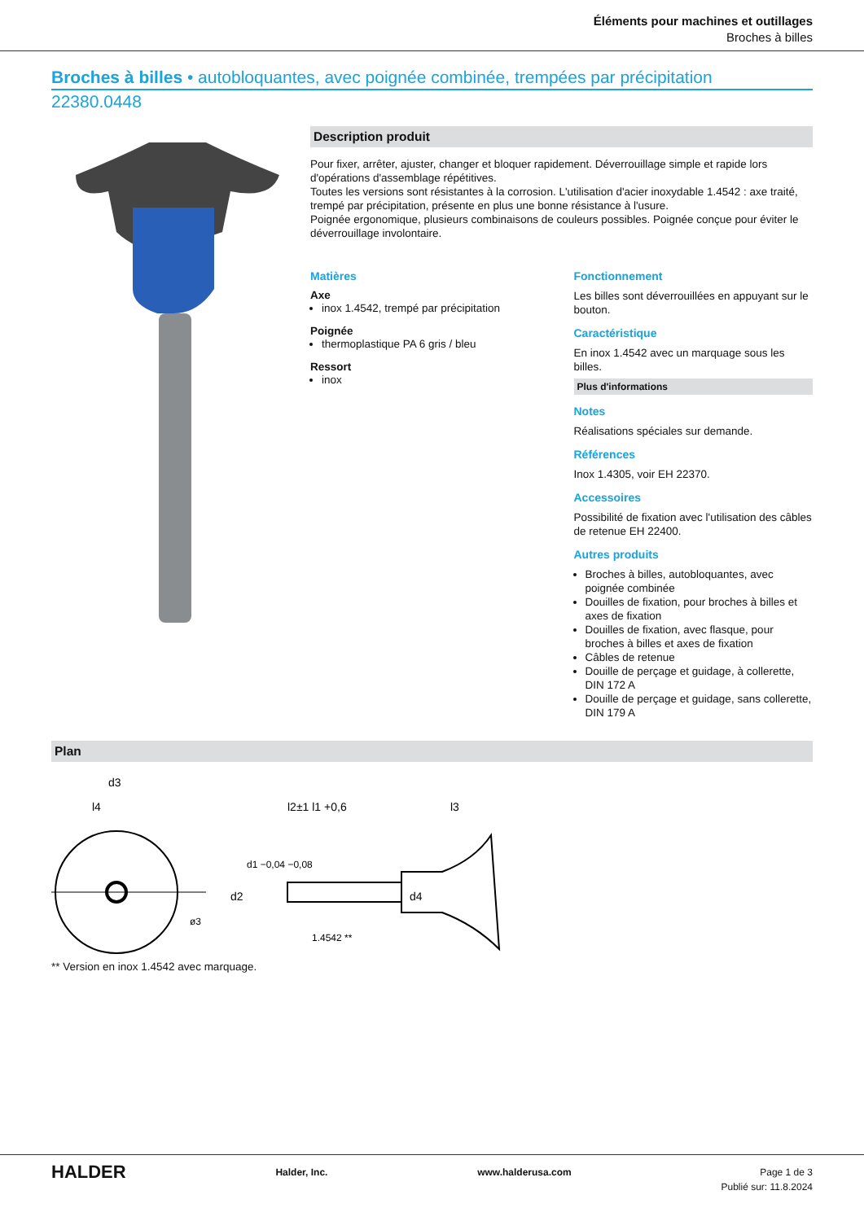Éléments pour machines et outillages
Broches à billes
Broches à billes • autobloquantes, avec poignée combinée, trempées par précipitation
22380.0448
Description produit
Pour fixer, arrêter, ajuster, changer et bloquer rapidement. Déverrouillage simple et rapide lors d'opérations d'assemblage répétitives.
Toutes les versions sont résistantes à la corrosion. L'utilisation d'acier inoxydable 1.4542 : axe traité, trempé par précipitation, présente en plus une bonne résistance à l'usure.
Poignée ergonomique, plusieurs combinaisons de couleurs possibles. Poignée conçue pour éviter le déverrouillage involontaire.
Matières
Axe
inox 1.4542, trempé par précipitation
Poignée
thermoplastique PA 6 gris / bleu
Ressort
inox
Fonctionnement
Les billes sont déverrouillées en appuyant sur le bouton.
Caractéristique
En inox 1.4542 avec un marquage sous les billes.
Plus d'informations
Notes
Réalisations spéciales sur demande.
Références
Inox 1.4305, voir EH 22370.
Accessoires
Possibilité de fixation avec l'utilisation des câbles de retenue EH 22400.
Autres produits
Broches à billes, autobloquantes, avec poignée combinée
Douilles de fixation, pour broches à billes et axes de fixation
Douilles de fixation, avec flasque, pour broches à billes et axes de fixation
Câbles de retenue
Douille de perçage et guidage, à collerette, DIN 172 A
Douille de perçage et guidage, sans collerette, DIN 179 A
Plan
d3
l4
d1 −0,04 −0,08
l2±1 l1 +0,6
l3
d2
d4
1.4542 **
ø3
** Version en inox 1.4542 avec marquage.
HALDER Halder, Inc. www.halderusa.com Page 1 de 3
Publié sur: 11.8.2024